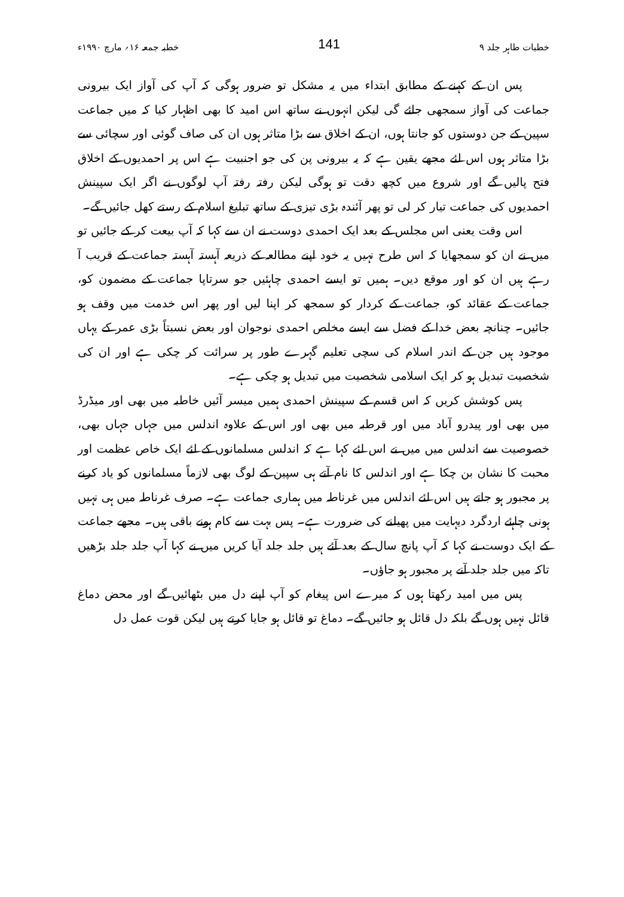خطبات طاہر جلد ۹ 141 خطبہ جمعہ ۱۶؍ مارچ ۱۹۹۰ء
پس ان کے کہنے کے مطابق ابتداء میں یہ مشکل تو ضرور ہوگی کہ آپ کی آواز ایک بیرونی جماعت کی آواز سمجھی جائے گی لیکن انہوں نے ساتھ اس امید کا بھی اظہار کیا کہ میں جماعت سپین کے جن دوستوں کو جانتا ہوں، ان کے اخلاق سے بڑا متاثر ہوں ان کی صاف گوئی اور سچائی سے بڑا متاثر ہوں اس لئے مجھے یقین ہے کہ یہ بیرونی پن کی جو اجنبیت ہے اس پر احمدیوں کے اخلاق فتح پالیں گے اور شروع میں کچھ دقت تو ہوگی لیکن رفتہ رفتہ آپ لوگوں نے اگر ایک سپینش احمدیوں کی جماعت تیار کر لی تو پھر آئندہ بڑی تیزی کے ساتھ تبلیغ اسلام کے رستے کھل جائیں گے۔
اس وقت یعنی اس مجلس کے بعد ایک احمدی دوست نے ان سے کہا کہ آپ بیعت کر کے جائیں تو میں نے ان کو سمجھایا کہ اس طرح نہیں یہ خود اپنے مطالعہ کے ذریعہ آہستہ آہستہ جماعت کے قریب آ رہے ہیں ان کو اور موقع دیں۔ ہمیں تو ایسے احمدی چاہئیں جو سرتاپا جماعت کے مضمون کو، جماعت کے عقائد کو، جماعت کے کردار کو سمجھ کر اپنا لیں اور پھر اس خدمت میں وقف ہو جائیں۔ چنانچہ بعض خدا کے فضل سے ایسے مخلص احمدی نوجوان اور بعض نسبتاً بڑی عمر کے یہاں موجود ہیں جن کے اندر اسلام کی سچی تعلیم گہرے طور پر سرائت کر چکی ہے اور ان کی شخصیت تبدیل ہو کر ایک اسلامی شخصیت میں تبدیل ہو چکی ہے۔
پس کوشش کریں کہ اس قسم کے سپینش احمدی ہمیں میسر آئیں خاطبہ میں بھی اور میڈرڈ میں بھی اور پیدرو آباد میں اور قرطبہ میں بھی اور اس کے علاوہ اندلس میں جہاں جہاں بھی، خصوصیت سے اندلس میں میں نے اس لئے کہا ہے کہ اندلس مسلمانوں کے لئے ایک خاص عظمت اور محبت کا نشان بن چکا ہے اور اندلس کا نام آتے ہی سپین کے لوگ بھی لازماً مسلمانوں کو یاد کرنے پر مجبور ہو جاتے ہیں اس لئے اندلس میں غرناطہ میں ہماری جماعت ہے۔ صرف غرناطہ میں ہی نہیں ہونی چاہئے اردگرد دیہایت میں پھیلنے کی ضرورت ہے۔ پس بہت سے کام ہونے باقی ہیں۔ مجھے جماعت کے ایک دوست نے کہا کہ آپ پانچ سال کے بعد آئے ہیں جلد جلد آیا کریں میں نے کہا آپ جلد جلد بڑھیں تاکہ میں جلد جلد آنے پر مجبور ہو جاؤں۔
پس میں امید رکھتا ہوں کہ میرے اس پیغام کو آپ اپنے دل میں بٹھائیں گے اور محض دماغ قائل نہیں ہوں گے بلکہ دل قائل ہو جائیں گے۔ دماغ تو قائل ہو جایا کرتے ہیں لیکن قوت عمل دل